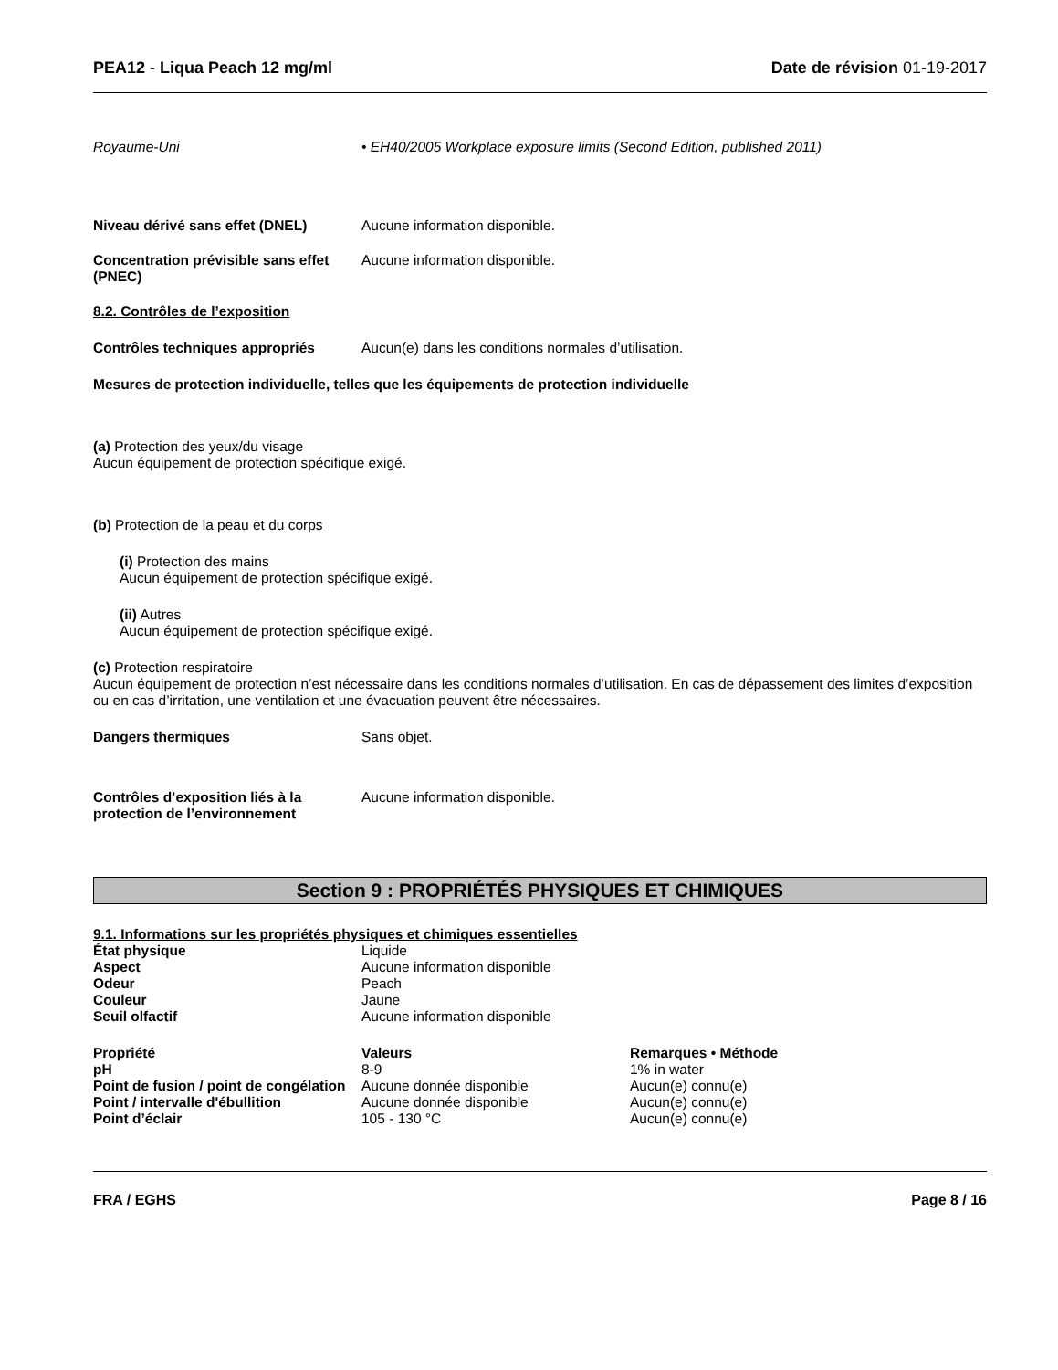PEA12 - Liqua Peach 12 mg/ml Date de révision 01-19-2017
Royaume-Uni • EH40/2005 Workplace exposure limits (Second Edition, published 2011)
Niveau dérivé sans effet (DNEL) Aucune information disponible.
Concentration prévisible sans effet (PNEC)
Aucune information disponible.
8.2. Contrôles de l’exposition
Contrôles techniques appropriés Aucun(e) dans les conditions normales d’utilisation.
Mesures de protection individuelle, telles que les équipements de protection individuelle
(a) Protection des yeux/du visage
Aucun équipement de protection spécifique exigé.
(b) Protection de la peau et du corps
(i) Protection des mains
Aucun équipement de protection spécifique exigé.
(ii) Autres
Aucun équipement de protection spécifique exigé.
(c) Protection respiratoire
Aucun équipement de protection n’est nécessaire dans les conditions normales d’utilisation. En cas de dépassement des limites d’exposition ou en cas d’irritation, une ventilation et une évacuation peuvent être nécessaires.
Dangers thermiques Sans objet.
Contrôles d’exposition liés à la protection de l’environnement
Aucune information disponible.
Section 9 : PROPRIÉTÉS PHYSIQUES ET CHIMIQUES
9.1. Informations sur les propriétés physiques et chimiques essentielles
| État physique | Liquide |
| Aspect | Aucune information disponible |
| Odeur | Peach |
| Couleur | Jaune |
| Seuil olfactif | Aucune information disponible |
| Propriété | Valeurs | Remarques • Méthode |
| --- | --- | --- |
| pH | 8-9 | 1% in water |
| Point de fusion / point de congélation | Aucune donnée disponible | Aucun(e) connu(e) |
| Point / intervalle d'ébullition | Aucune donnée disponible | Aucun(e) connu(e) |
| Point d’éclair | 105 - 130 °C | Aucun(e) connu(e) |
FRA / EGHS Page 8 / 16